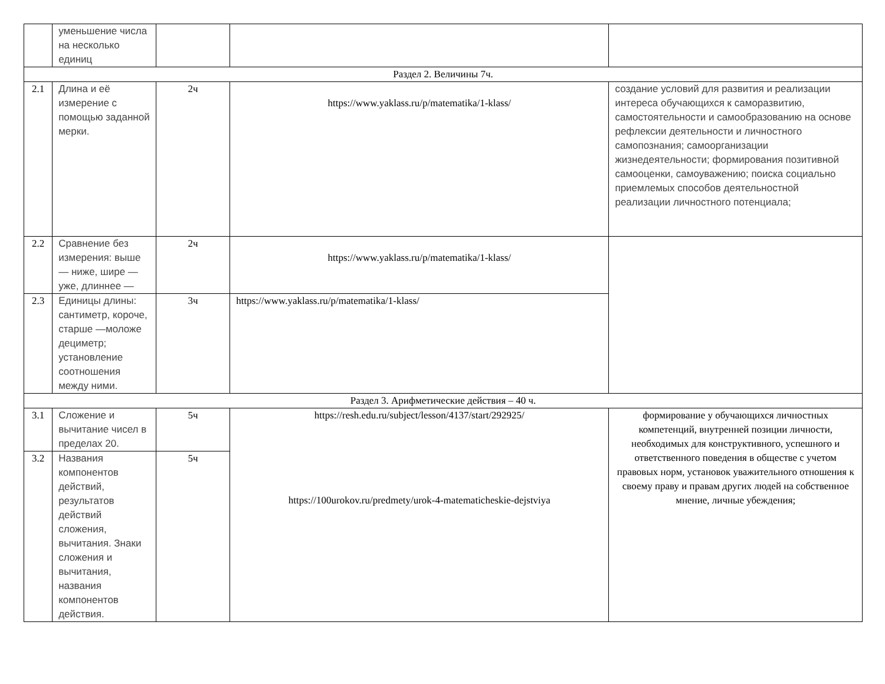| | уменьшение числа на несколько единиц | | | |
| Раздел 2. Величины 7ч. | | | | |
| 2.1 | Длина и её измерение с помощью заданной мерки. | 2ч | https://www.yaklass.ru/p/matematika/1-klass/ | создание условий для развития и реализации интереса обучающихся к саморазвитию, самостоятельности и самообразованию на основе рефлексии деятельности и личностного самопознания; самоорганизации жизнедеятельности; формирования позитивной самооценки, самоуважению; поиска социально приемлемых способов деятельностной реализации личностного потенциала; |
| 2.2 | Сравнение без измерения: выше — ниже, шире — уже, длиннее — | 2ч | https://www.yaklass.ru/p/matematika/1-klass/ | |
| 2.3 | Единицы длины: сантиметр, короче, старше —моложе дециметр; установление соотношения между ними. | 3ч | https://www.yaklass.ru/p/matematika/1-klass/ | |
| Раздел 3. Арифметические действия – 40 ч. | | | | |
| 3.1 | Сложение и вычитание чисел в пределах 20. | 5ч | https://resh.edu.ru/subject/lesson/4137/start/292925/ https://100urokov.ru/predmety/urok-4-matematicheskie-dejstviya | формирование у обучающихся личностных компетенций, внутренней позиции личности, необходимых для конструктивного, успешного и ответственного поведения в обществе с учетом правовых норм, установок уважительного отношения к своему праву и правам других людей на собственное мнение, личные убеждения; |
| 3.2 | Названия компонентов действий, результатов действий сложения, вычитания. Знаки сложения и вычитания, названия компонентов действия. | 5ч | | |